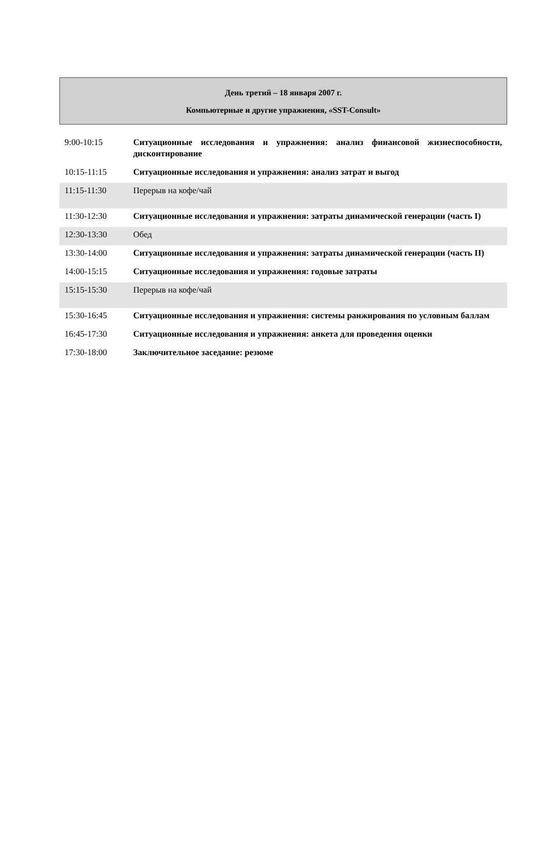День третий – 18 января 2007 г.
Компьютерные и другие упражнения, «SST-Consult»
| 9:00-10:15 | Ситуационные исследования и упражнения: анализ финансовой жизнеспособности, дисконтирование |
| 10:15-11:15 | Ситуационные исследования и упражнения: анализ затрат и выгод |
| 11:15-11:30 | Перерыв на кофе/чай |
| 11:30-12:30 | Ситуационные исследования и упражнения: затраты динамической генерации (часть I) |
| 12:30-13:30 | Обед |
| 13:30-14:00 | Ситуационные исследования и упражнения: затраты динамической генерации (часть II) |
| 14:00-15:15 | Ситуационные исследования и упражнения: годовые затраты |
| 15:15-15:30 | Перерыв на кофе/чай |
| 15:30-16:45 | Ситуационные исследования и упражнения: системы ранжирования по условным баллам |
| 16:45-17:30 | Ситуационные исследования и упражнения: анкета для проведения оценки |
| 17:30-18:00 | Заключительное заседание: резюме |